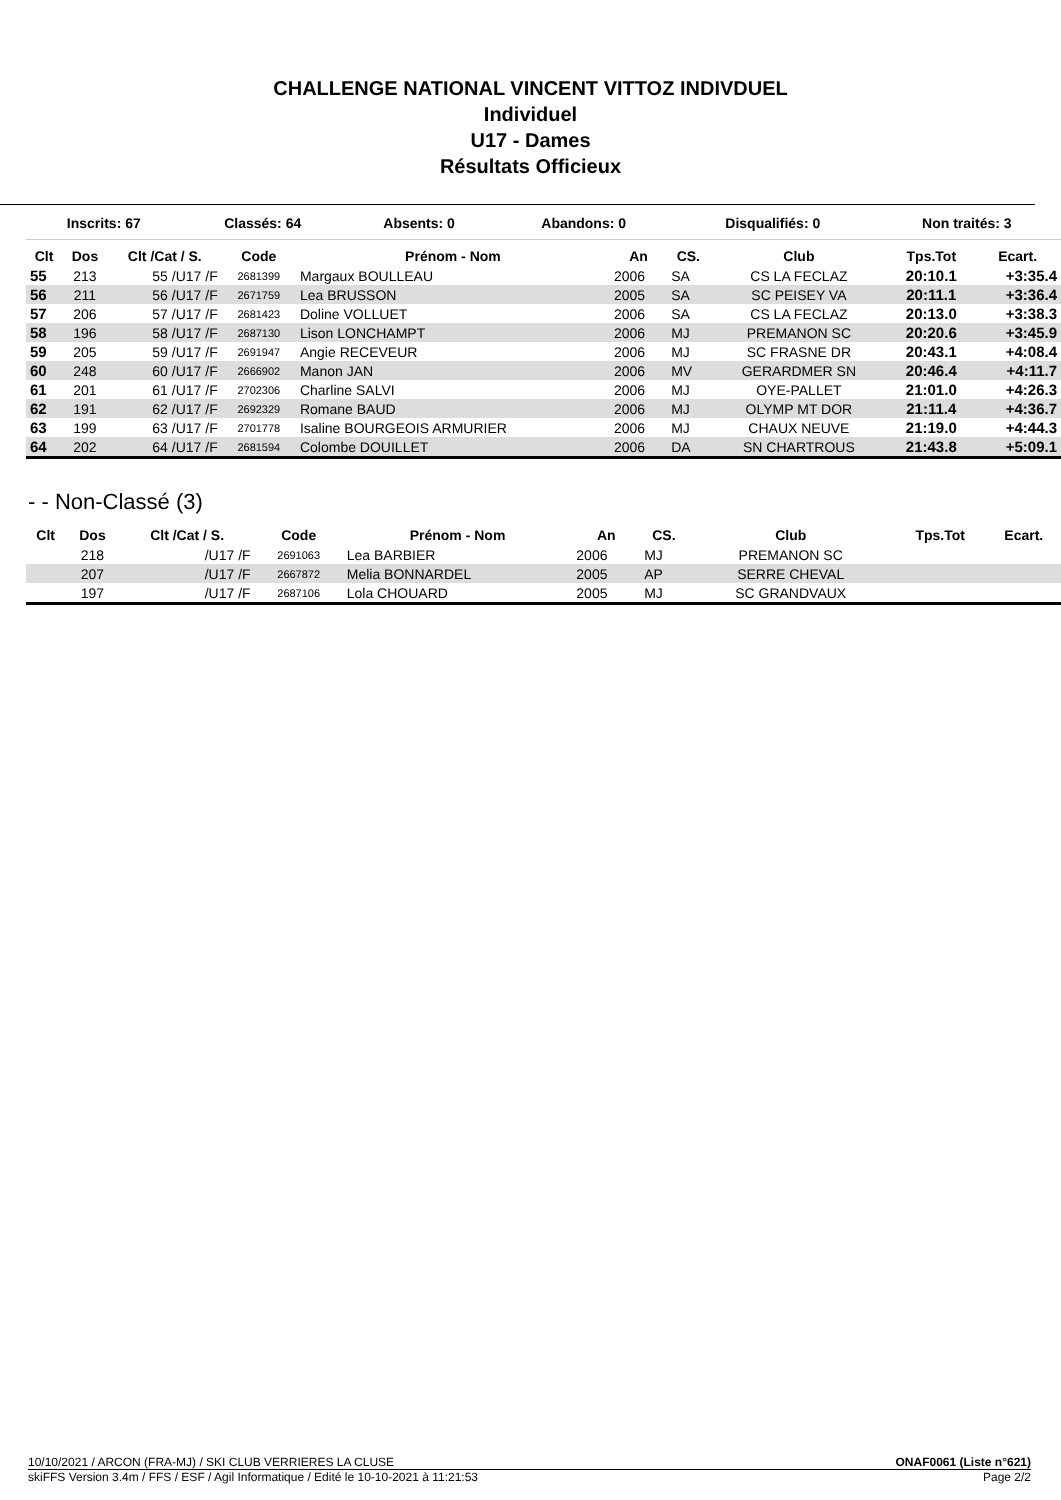CHALLENGE NATIONAL VINCENT VITTOZ INDIVDUEL
Individuel
U17 - Dames
Résultats Officieux
| Inscrits: 67 | Classés: 64 | Absents: 0 | Abandons: 0 | Disqualifiés: 0 | Non traités: 3 |
| Clt | Dos | Clt /Cat / S. | Code | Prénom - Nom | An | CS. | Club | Tps.Tot | Ecart. |
| --- | --- | --- | --- | --- | --- | --- | --- | --- | --- |
| 55 | 213 | 55 /U17 /F | 2681399 | Margaux BOULLEAU | 2006 | SA | CS LA FECLAZ | 20:10.1 | +3:35.4 |
| 56 | 211 | 56 /U17 /F | 2671759 | Lea BRUSSON | 2005 | SA | SC PEISEY VA | 20:11.1 | +3:36.4 |
| 57 | 206 | 57 /U17 /F | 2681423 | Doline VOLLUET | 2006 | SA | CS LA FECLAZ | 20:13.0 | +3:38.3 |
| 58 | 196 | 58 /U17 /F | 2687130 | Lison LONCHAMPT | 2006 | MJ | PREMANON SC | 20:20.6 | +3:45.9 |
| 59 | 205 | 59 /U17 /F | 2691947 | Angie RECEVEUR | 2006 | MJ | SC FRASNE DR | 20:43.1 | +4:08.4 |
| 60 | 248 | 60 /U17 /F | 2666902 | Manon JAN | 2006 | MV | GERARDMER SN | 20:46.4 | +4:11.7 |
| 61 | 201 | 61 /U17 /F | 2702306 | Charline SALVI | 2006 | MJ | OYE-PALLET | 21:01.0 | +4:26.3 |
| 62 | 191 | 62 /U17 /F | 2692329 | Romane BAUD | 2006 | MJ | OLYMP MT DOR | 21:11.4 | +4:36.7 |
| 63 | 199 | 63 /U17 /F | 2701778 | Isaline BOURGEOIS ARMURIER | 2006 | MJ | CHAUX NEUVE | 21:19.0 | +4:44.3 |
| 64 | 202 | 64 /U17 /F | 2681594 | Colombe DOUILLET | 2006 | DA | SN CHARTROUS | 21:43.8 | +5:09.1 |
- - Non-Classé (3)
| Clt | Dos | Clt /Cat / S. | Code | Prénom - Nom | An | CS. | Club | Tps.Tot | Ecart. |
| --- | --- | --- | --- | --- | --- | --- | --- | --- | --- |
| | 218 | /U17 /F | 2691063 | Lea BARBIER | 2006 | MJ | PREMANON SC | | |
| | 207 | /U17 /F | 2667872 | Melia BONNARDEL | 2005 | AP | SERRE CHEVAL | | |
| | 197 | /U17 /F | 2687106 | Lola CHOUARD | 2005 | MJ | SC GRANDVAUX | | |
10/10/2021 / ARCON (FRA-MJ) / SKI CLUB VERRIERES LA CLUSE ONAF0061 (Liste n°621)
skiFFS Version 3.4m / FFS / ESF / Agil Informatique / Edité le 10-10-2021 à 11:21:53 Page 2/2